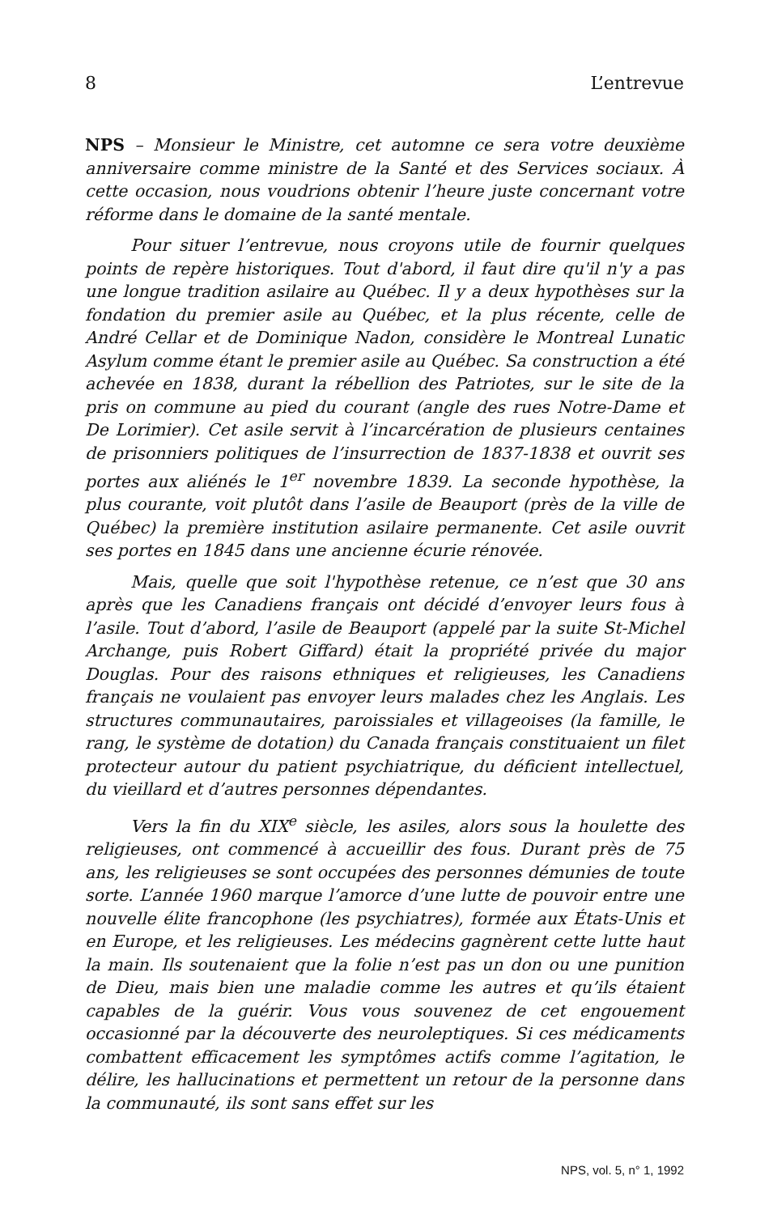8 L’entrevue
NPS – Monsieur le Ministre, cet automne ce sera votre deuxième anniversaire comme ministre de la Santé et des Services sociaux. À cette occasion, nous voudrions obtenir l’heure juste concernant votre réforme dans le domaine de la santé mentale.
Pour situer l’entrevue, nous croyons utile de fournir quelques points de repère historiques. Tout d'abord, il faut dire qu'il n'y a pas une longue tradition asilaire au Québec. Il y a deux hypothèses sur la fondation du premier asile au Québec, et la plus récente, celle de André Cellar et de Dominique Nadon, considère le Montreal Lunatic Asylum comme étant le premier asile au Québec. Sa construction a été achevée en 1838, durant la rébellion des Patriotes, sur le site de la pris on commune au pied du courant (angle des rues Notre-Dame et De Lorimier). Cet asile servit à l’incarcération de plusieurs centaines de prisonniers politiques de l’insurrection de 1837-1838 et ouvrit ses portes aux aliénés le 1<sup>er</sup> novembre 1839. La seconde hypothèse, la plus courante, voit plutôt dans l’asile de Beauport (près de la ville de Québec) la première institution asilaire permanente. Cet asile ouvrit ses portes en 1845 dans une ancienne écurie rénovée.
Mais, quelle que soit l'hypothèse retenue, ce n’est que 30 ans après que les Canadiens français ont décidé d’envoyer leurs fous à l’asile. Tout d’abord, l’asile de Beauport (appelé par la suite St-Michel Archange, puis Robert Giffard) était la propriété privée du major Douglas. Pour des raisons ethniques et religieuses, les Canadiens français ne voulaient pas envoyer leurs malades chez les Anglais. Les structures communautaires, paroissiales et villageoises (la famille, le rang, le système de dotation) du Canada français constituaient un filet protecteur autour du patient psychiatrique, du déficient intellectuel, du vieillard et d’autres personnes dépendantes.
Vers la fin du XIX<sup>e</sup> siècle, les asiles, alors sous la houlette des religieuses, ont commencé à accueillir des fous. Durant près de 75 ans, les religieuses se sont occupées des personnes démunies de toute sorte. L’année 1960 marque l’amorce d’une lutte de pouvoir entre une nouvelle élite francophone (les psychiatres), formée aux États-Unis et en Europe, et les religieuses. Les médecins gagnèrent cette lutte haut la main. Ils soutenaient que la folie n’est pas un don ou une punition de Dieu, mais bien une maladie comme les autres et qu’ils étaient capables de la guérir. Vous vous souvenez de cet engouement occasionné par la découverte des neuroleptiques. Si ces médicaments combattent efficacement les symptômes actifs comme l’agitation, le délire, les hallucinations et permettent un retour de la personne dans la communauté, ils sont sans effet sur les
NPS, vol. 5, n° 1, 1992